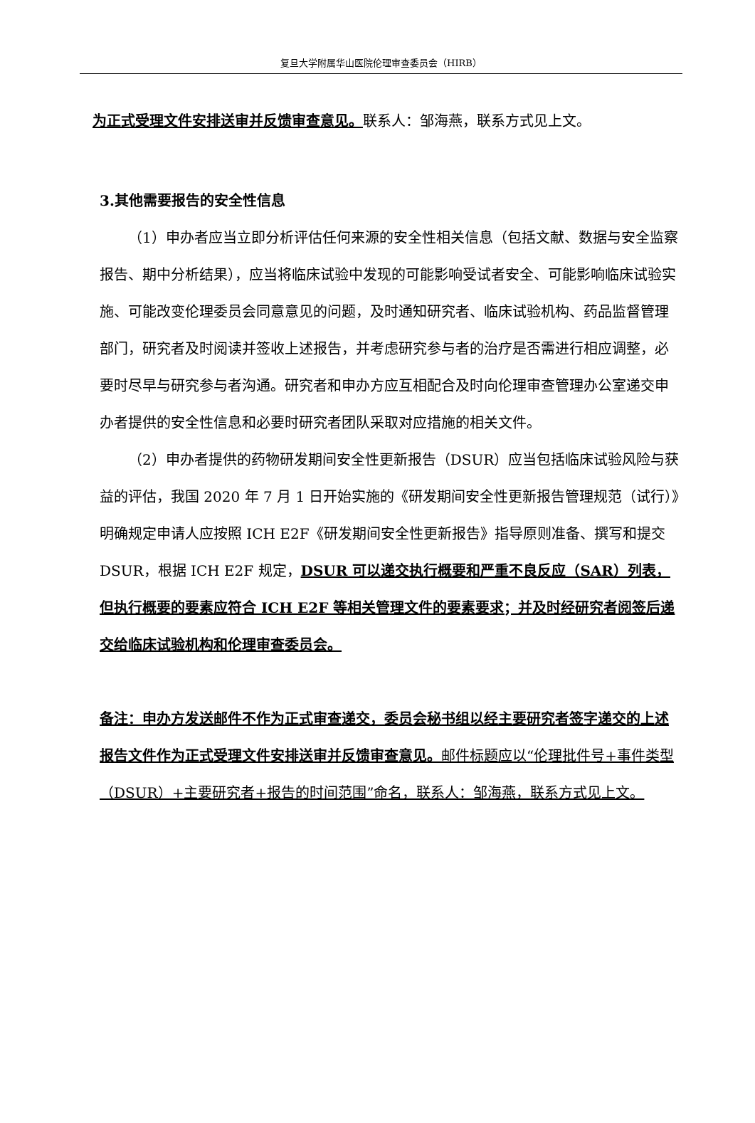复旦大学附属华山医院伦理审查委员会（HIRB）
为正式受理文件安排送审并反馈审查意见。联系人：邹海燕，联系方式见上文。
3.其他需要报告的安全性信息
（1）申办者应当立即分析评估任何来源的安全性相关信息（包括文献、数据与安全监察报告、期中分析结果），应当将临床试验中发现的可能影响受试者安全、可能影响临床试验实施、可能改变伦理委员会同意意见的问题，及时通知研究者、临床试验机构、药品监督管理部门，研究者及时阅读并签收上述报告，并考虑研究参与者的治疗是否需进行相应调整，必要时尽早与研究参与者沟通。研究者和申办方应互相配合及时向伦理审查管理办公室递交申办者提供的安全性信息和必要时研究者团队采取对应措施的相关文件。
（2）申办者提供的药物研发期间安全性更新报告（DSUR）应当包括临床试验风险与获益的评估，我国 2020 年 7 月 1 日开始实施的《研发期间安全性更新报告管理规范（试行）》明确规定申请人应按照 ICH E2F《研发期间安全性更新报告》指导原则准备、撰写和提交 DSUR，根据 ICH E2F 规定，DSUR 可以递交执行概要和严重不良反应（SAR）列表，但执行概要的要素应符合 ICH E2F 等相关管理文件的要素要求；并及时经研究者阅签后递交给临床试验机构和伦理审查委员会。
备注：申办方发送邮件不作为正式审查递交，委员会秘书组以经主要研究者签字递交的上述报告文件作为正式受理文件安排送审并反馈审查意见。邮件标题应以“伦理批件号+事件类型（DSUR）+主要研究者+报告的时间范围”命名，联系人：邹海燕，联系方式见上文。